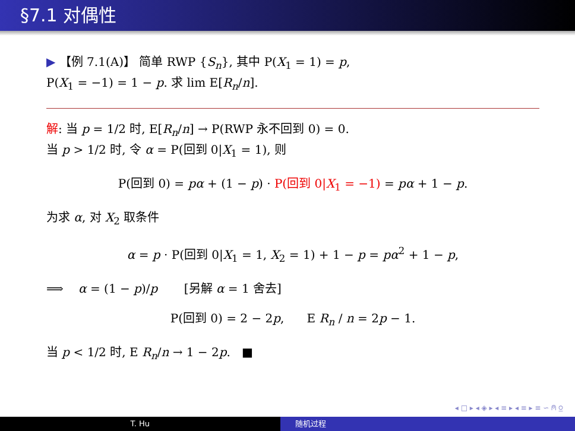§7.1 对偶性
▶ 【例 7.1(A)】 简单 RWP {S<sub>n</sub>}, 其中 P(X<sub>1</sub> = 1) = p,
P(X<sub>1</sub> = −1) = 1 − p. 求 lim E[R<sub>n</sub>/n].
解: 当 p = 1/2 时, E[R<sub>n</sub>/n] → P(RWP 永不回到 0) = 0.
当 p > 1/2 时, 令 α = P(回到 0|X<sub>1</sub> = 1), 则
P(回到 0) = pα + (1 − p) · P(回到 0|X<sub>1</sub> = −1) = pα + 1 − p.
为求 α, 对 X<sub>2</sub> 取条件
α = p · P(回到 0|X<sub>1</sub> = 1, X<sub>2</sub> = 1) + 1 − p = pα<sup>2</sup> + 1 − p,
⟹ α = (1 − p)/p [另解 α = 1 舍去]
P(回到 0) = 2 − 2p, E R<sub>n</sub> / n = 2p − 1.
当 p < 1/2 时, E R<sub>n</sub>/n → 1 − 2p. ■
◂ □ ▸ ◂ ◈ ▸ ◂ ≡ ▸ ◂ ≡ ▸ ≡ ∽ ⍝ ⍜
T. Hu 随机过程